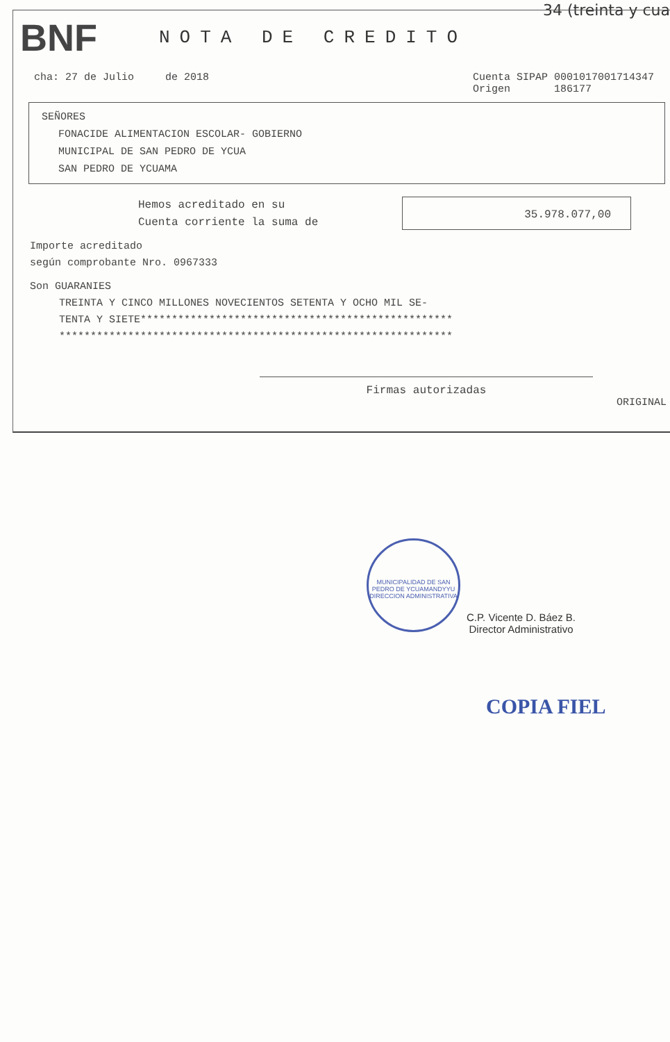34 (treinta y cua
BNF
NOTA DE CREDITO
cha: 27 de Julio de 2018 Cuenta SIPAP 0001017001714347
Origen 186177
SEÑORES
FONACIDE ALIMENTACION ESCOLAR- GOBIERNO
MUNICIPAL DE SAN PEDRO DE YCUA
SAN PEDRO DE YCUAMA
Hemos acreditado en su
Cuenta corriente la suma de
35.978.077,00
Importe acreditado
según comprobante Nro. 0967333
Son GUARANIES
TREINTA Y CINCO MILLONES NOVECIENTOS SETENTA Y OCHO MIL SE-
TENTA Y SIETE**************************************************
***************************************************************
Firmas autorizadas
ORIGINAL
MUNICIPALIDAD DE SAN PEDRO DE YCUAMANDYYU
DIRECCION ADMINISTRATIVA
C.P. Vicente D. Báez B.
Director Administrativo
COPIA FIEL